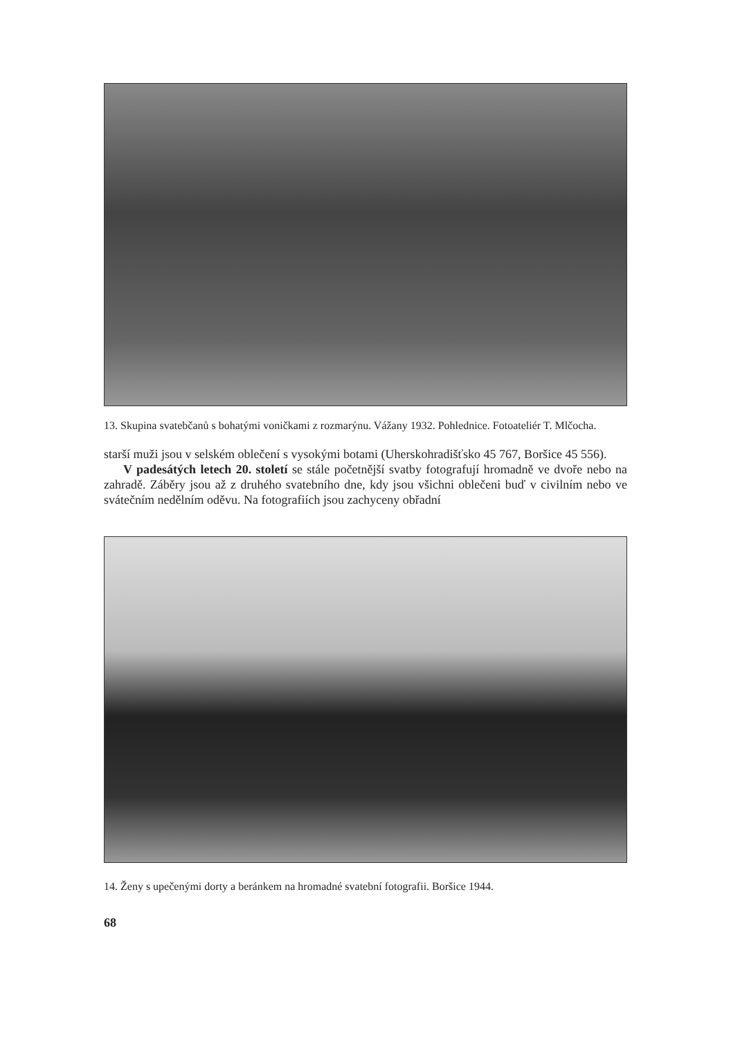13. Skupina svatebčanů s bohatými voničkami z rozmarýnu. Vážany 1932. Pohlednice. Fotoateliér T. Mlčocha.
starší muži jsou v selském oblečení s vysokými botami (Uherskohradišťsko 45 767, Boršice 45 556).
V padesátých letech 20. století se stále početnější svatby fotografují hromadně ve dvoře nebo na zahradě. Záběry jsou až z druhého svatebního dne, kdy jsou všichni oblečeni buď v civilním nebo ve svátečním nedělním oděvu. Na fotografiích jsou zachyceny obřadní
14. Ženy s upečenými dorty a beránkem na hromadné svatební fotografii. Boršice 1944.
68